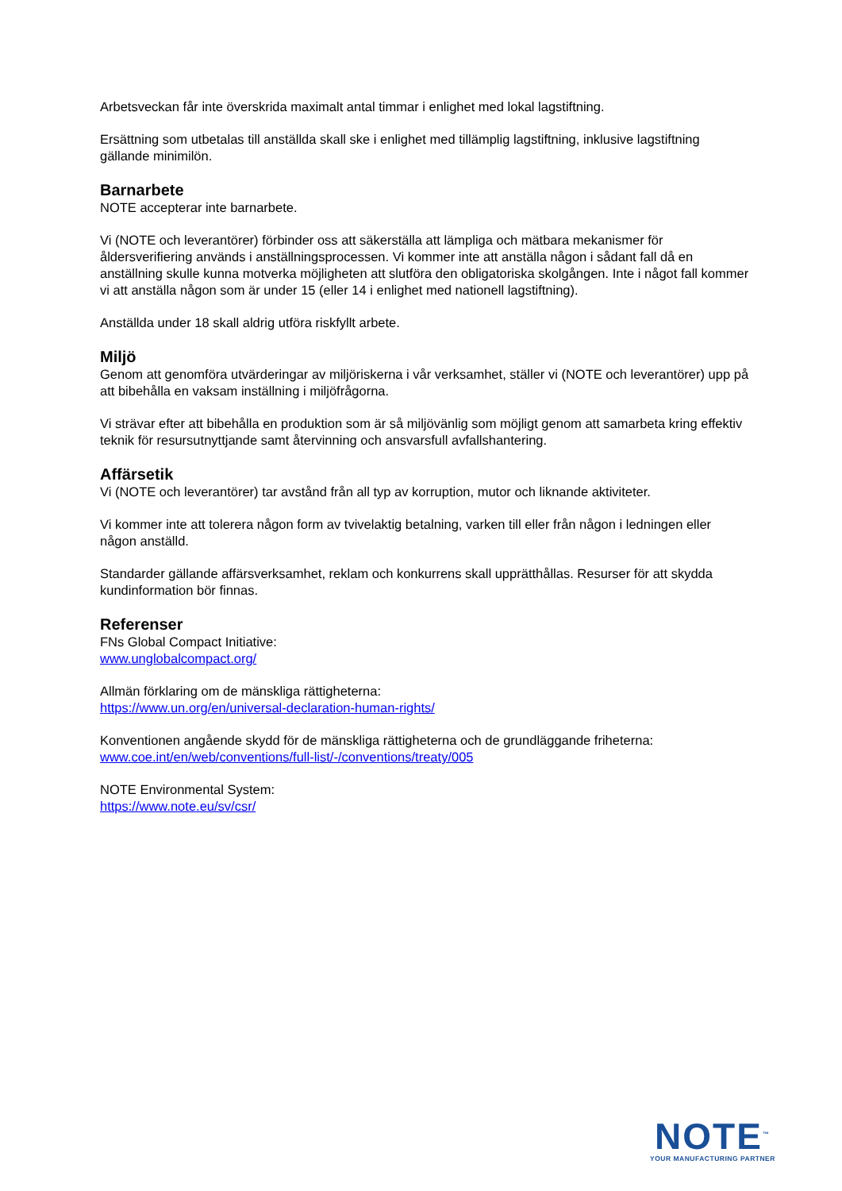Arbetsveckan får inte överskrida maximalt antal timmar i enlighet med lokal lagstiftning.
Ersättning som utbetalas till anställda skall ske i enlighet med tillämplig lagstiftning, inklusive lagstiftning gällande minimilön.
Barnarbete
NOTE accepterar inte barnarbete.
Vi (NOTE och leverantörer) förbinder oss att säkerställa att lämpliga och mätbara mekanismer för åldersverifiering används i anställningsprocessen. Vi kommer inte att anställa någon i sådant fall då en anställning skulle kunna motverka möjligheten att slutföra den obligatoriska skolgången. Inte i något fall kommer vi att anställa någon som är under 15 (eller 14 i enlighet med nationell lagstiftning).
Anställda under 18 skall aldrig utföra riskfyllt arbete.
Miljö
Genom att genomföra utvärderingar av miljöriskerna i vår verksamhet, ställer vi (NOTE och leverantörer) upp på att bibehålla en vaksam inställning i miljöfrågorna.
Vi strävar efter att bibehålla en produktion som är så miljövänlig som möjligt genom att samarbeta kring effektiv teknik för resursutnyttjande samt återvinning och ansvarsfull avfallshantering.
Affärsetik
Vi (NOTE och leverantörer) tar avstånd från all typ av korruption, mutor och liknande aktiviteter.
Vi kommer inte att tolerera någon form av tvivelaktig betalning, varken till eller från någon i ledningen eller någon anställd.
Standarder gällande affärsverksamhet, reklam och konkurrens skall upprätthållas. Resurser för att skydda kundinformation bör finnas.
Referenser
FNs Global Compact Initiative:
www.unglobalcompact.org/
Allmän förklaring om de mänskliga rättigheterna:
https://www.un.org/en/universal-declaration-human-rights/
Konventionen angående skydd för de mänskliga rättigheterna och de grundläggande friheterna:
www.coe.int/en/web/conventions/full-list/-/conventions/treaty/005
NOTE Environmental System:
https://www.note.eu/sv/csr/
NOTE<sup>™</sup>
YOUR MANUFACTURING PARTNER